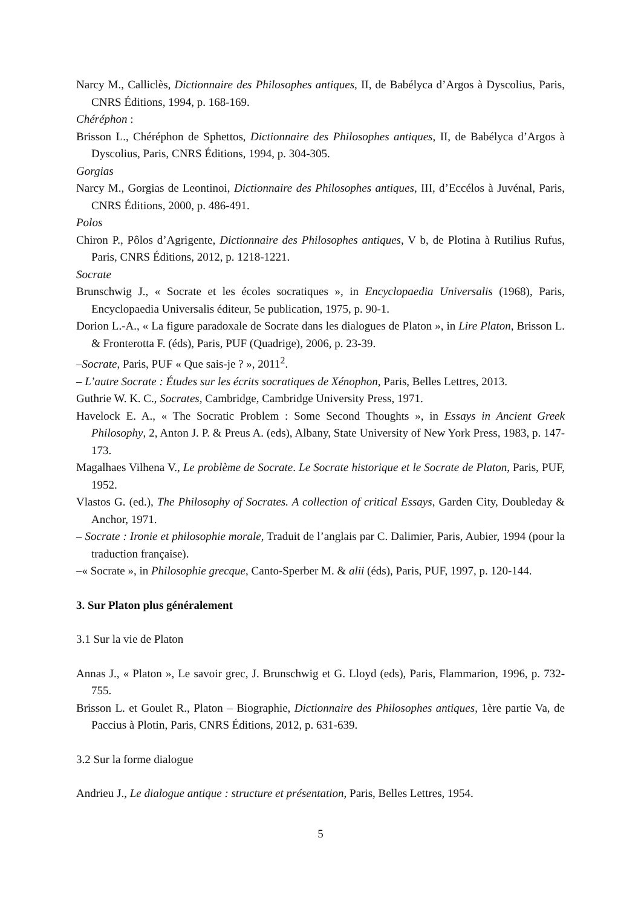Narcy M., Calliclès, Dictionnaire des Philosophes antiques, II, de Babélyca d’Argos à Dyscolius, Paris, CNRS Éditions, 1994, p. 168-169.
Chéréphon :
Brisson L., Chéréphon de Sphettos, Dictionnaire des Philosophes antiques, II, de Babélyca d’Argos à Dyscolius, Paris, CNRS Éditions, 1994, p. 304-305.
Gorgias
Narcy M., Gorgias de Leontinoi, Dictionnaire des Philosophes antiques, III, d’Eccélos à Juvénal, Paris, CNRS Éditions, 2000, p. 486-491.
Polos
Chiron P., Pôlos d’Agrigente, Dictionnaire des Philosophes antiques, V b, de Plotina à Rutilius Rufus, Paris, CNRS Éditions, 2012, p. 1218-1221.
Socrate
Brunschwig J., « Socrate et les écoles socratiques », in Encyclopaedia Universalis (1968), Paris, Encyclopaedia Universalis éditeur, 5e publication, 1975, p. 90-1.
Dorion L.-A., « La figure paradoxale de Socrate dans les dialogues de Platon », in Lire Platon, Brisson L. & Fronterotta F. (éds), Paris, PUF (Quadrige), 2006, p. 23-39.
–Socrate, Paris, PUF « Que sais-je ? », 2011<sup>2</sup>.
– L’autre Socrate : Études sur les écrits socratiques de Xénophon, Paris, Belles Lettres, 2013.
Guthrie W. K. C., Socrates, Cambridge, Cambridge University Press, 1971.
Havelock E. A., « The Socratic Problem : Some Second Thoughts », in Essays in Ancient Greek Philosophy, 2, Anton J. P. & Preus A. (eds), Albany, State University of New York Press, 1983, p. 147-173.
Magalhaes Vilhena V., Le problème de Socrate. Le Socrate historique et le Socrate de Platon, Paris, PUF, 1952.
Vlastos G. (ed.), The Philosophy of Socrates. A collection of critical Essays, Garden City, Doubleday & Anchor, 1971.
– Socrate : Ironie et philosophie morale, Traduit de l’anglais par C. Dalimier, Paris, Aubier, 1994 (pour la traduction française).
–« Socrate », in Philosophie grecque, Canto-Sperber M. & alii (éds), Paris, PUF, 1997, p. 120-144.
3. Sur Platon plus généralement
3.1 Sur la vie de Platon
Annas J., « Platon », Le savoir grec, J. Brunschwig et G. Lloyd (eds), Paris, Flammarion, 1996, p. 732-755.
Brisson L. et Goulet R., Platon – Biographie, Dictionnaire des Philosophes antiques, 1ère partie Va, de Paccius à Plotin, Paris, CNRS Éditions, 2012, p. 631-639.
3.2 Sur la forme dialogue
Andrieu J., Le dialogue antique : structure et présentation, Paris, Belles Lettres, 1954.
5